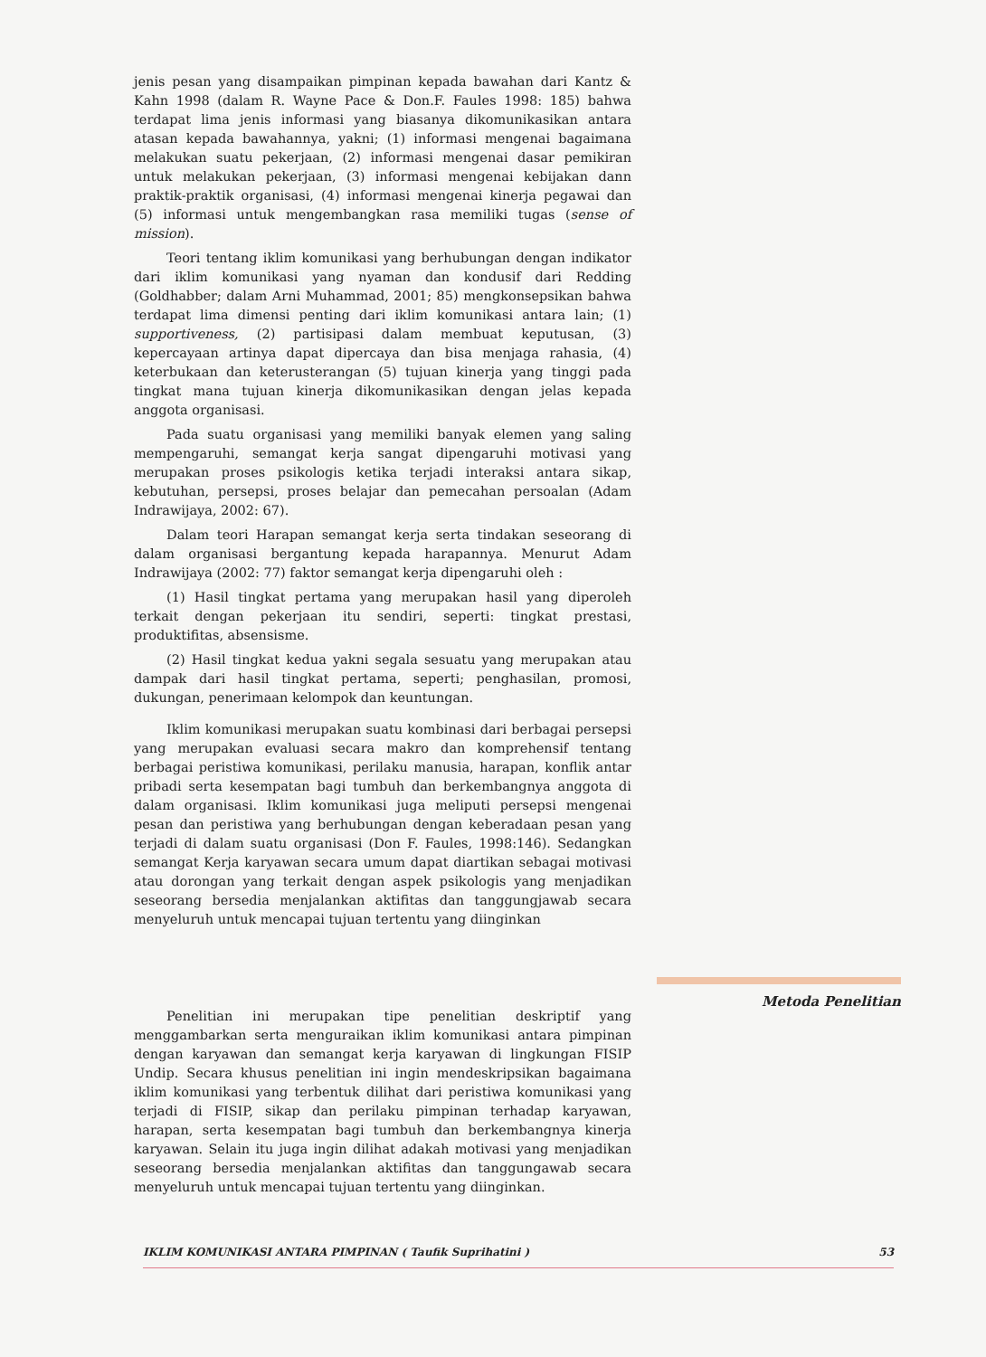jenis pesan yang disampaikan pimpinan kepada bawahan dari Kantz & Kahn 1998 (dalam R. Wayne Pace & Don.F. Faules 1998: 185) bahwa terdapat lima jenis informasi yang biasanya dikomunikasikan antara atasan kepada bawahannya, yakni; (1) informasi mengenai bagaimana melakukan suatu pekerjaan, (2) informasi mengenai dasar pemikiran untuk melakukan pekerjaan, (3) informasi mengenai kebijakan dann praktik-praktik organisasi, (4) informasi mengenai kinerja pegawai dan (5) informasi untuk mengembangkan rasa memiliki tugas (sense of mission).
Teori tentang iklim komunikasi yang berhubungan dengan indikator dari iklim komunikasi yang nyaman dan kondusif dari Redding (Goldhabber; dalam Arni Muhammad, 2001; 85) mengkonsepsikan bahwa terdapat lima dimensi penting dari iklim komunikasi antara lain; (1) supportiveness, (2) partisipasi dalam membuat keputusan, (3) kepercayaan artinya dapat dipercaya dan bisa menjaga rahasia, (4) keterbukaan dan keterusterangan (5) tujuan kinerja yang tinggi pada tingkat mana tujuan kinerja dikomunikasikan dengan jelas kepada anggota organisasi.
Pada suatu organisasi yang memiliki banyak elemen yang saling mempengaruhi, semangat kerja sangat dipengaruhi motivasi yang merupakan proses psikologis ketika terjadi interaksi antara sikap, kebutuhan, persepsi, proses belajar dan pemecahan persoalan (Adam Indrawijaya, 2002: 67).
Dalam teori Harapan semangat kerja serta tindakan seseorang di dalam organisasi bergantung kepada harapannya. Menurut Adam Indrawijaya (2002: 77) faktor semangat kerja dipengaruhi oleh :
(1) Hasil tingkat pertama yang merupakan hasil yang diperoleh terkait dengan pekerjaan itu sendiri, seperti: tingkat prestasi, produktifitas, absensisme.
(2) Hasil tingkat kedua yakni segala sesuatu yang merupakan atau dampak dari hasil tingkat pertama, seperti; penghasilan, promosi, dukungan, penerimaan kelompok dan keuntungan.
Iklim komunikasi merupakan suatu kombinasi dari berbagai persepsi yang merupakan evaluasi secara makro dan komprehensif tentang berbagai peristiwa komunikasi, perilaku manusia, harapan, konflik antar pribadi serta kesempatan bagi tumbuh dan berkembangnya anggota di dalam organisasi. Iklim komunikasi juga meliputi persepsi mengenai pesan dan peristiwa yang berhubungan dengan keberadaan pesan yang terjadi di dalam suatu organisasi (Don F. Faules, 1998:146). Sedangkan semangat Kerja karyawan secara umum dapat diartikan sebagai motivasi atau dorongan yang terkait dengan aspek psikologis yang menjadikan seseorang bersedia menjalankan aktifitas dan tanggungjawab secara menyeluruh untuk mencapai tujuan tertentu yang diinginkan
Penelitian ini merupakan tipe penelitian deskriptif yang menggambarkan serta menguraikan iklim komunikasi antara pimpinan dengan karyawan dan semangat kerja karyawan di lingkungan FISIP Undip. Secara khusus penelitian ini ingin mendeskripsikan bagaimana iklim komunikasi yang terbentuk dilihat dari peristiwa komunikasi yang terjadi di FISIP, sikap dan perilaku pimpinan terhadap karyawan, harapan, serta kesempatan bagi tumbuh dan berkembangnya kinerja karyawan. Selain itu juga ingin dilihat adakah motivasi yang menjadikan seseorang bersedia menjalankan aktifitas dan tanggungawab secara menyeluruh untuk mencapai tujuan tertentu yang diinginkan.
Metoda Penelitian
IKLIM KOMUNIKASI ANTARA PIMPINAN ( Taufik Suprihatini ) 53